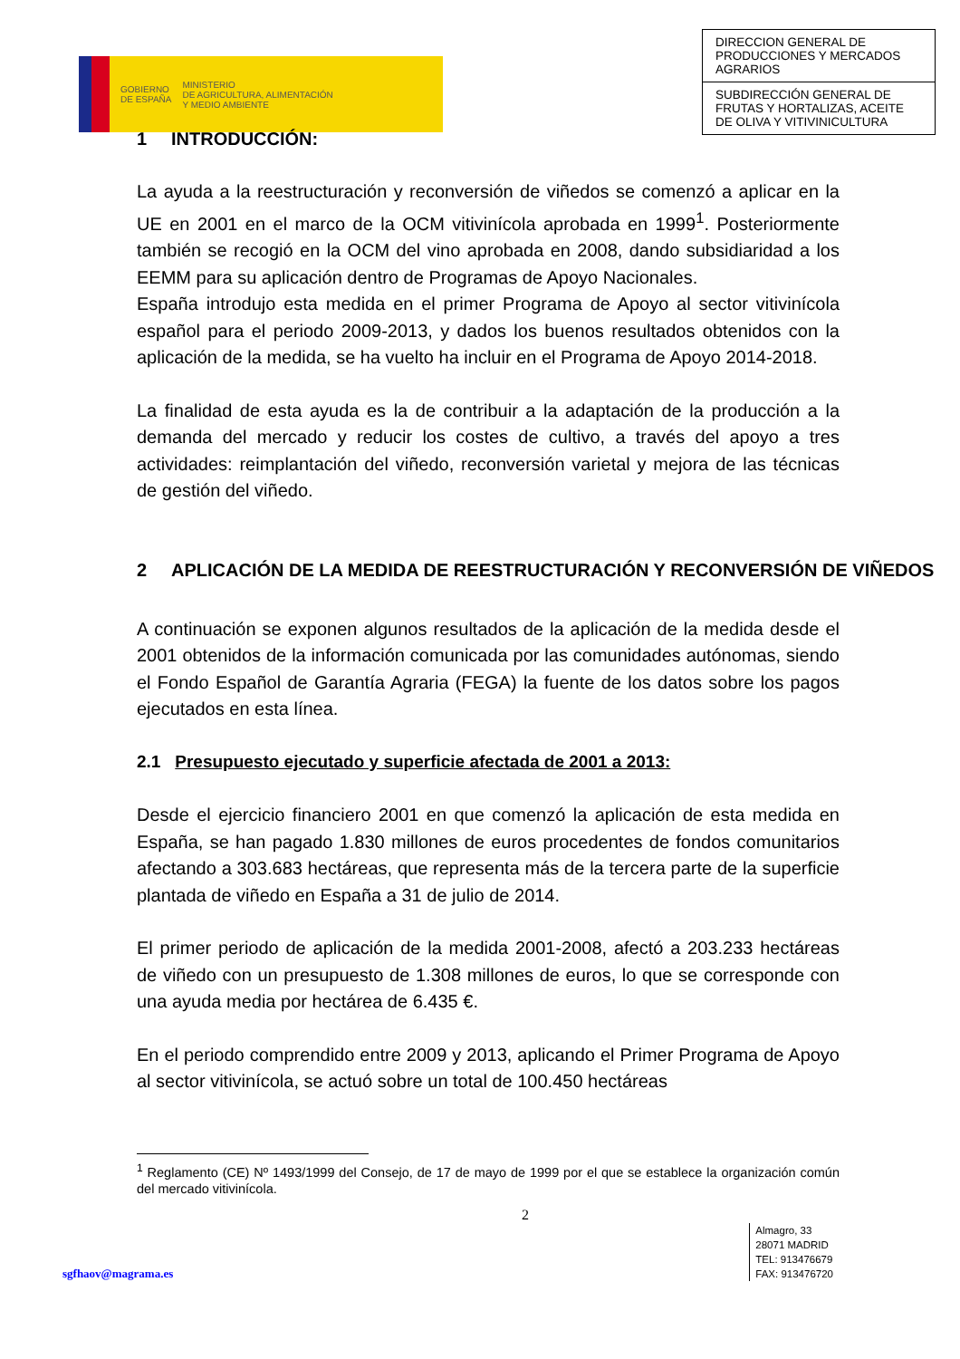GOBIERNO
DE ESPAÑA
MINISTERIO
DE AGRICULTURA, ALIMENTACIÓN
Y MEDIO AMBIENTE
DIRECCION GENERAL DE PRODUCCIONES Y MERCADOS AGRARIOS
SUBDIRECCIÓN GENERAL DE FRUTAS Y HORTALIZAS, ACEITE DE OLIVA Y VITIVINICULTURA
1 INTRODUCCIÓN:
La ayuda a la reestructuración y reconversión de viñedos se comenzó a aplicar en la UE en 2001 en el marco de la OCM vitivinícola aprobada en 1999<sup>1</sup>. Posteriormente también se recogió en la OCM del vino aprobada en 2008, dando subsidiaridad a los EEMM para su aplicación dentro de Programas de Apoyo Nacionales.
España introdujo esta medida en el primer Programa de Apoyo al sector vitivinícola español para el periodo 2009-2013, y dados los buenos resultados obtenidos con la aplicación de la medida, se ha vuelto ha incluir en el Programa de Apoyo 2014-2018.
La finalidad de esta ayuda es la de contribuir a la adaptación de la producción a la demanda del mercado y reducir los costes de cultivo, a través del apoyo a tres actividades: reimplantación del viñedo, reconversión varietal y mejora de las técnicas de gestión del viñedo.
2 APLICACIÓN DE LA MEDIDA DE REESTRUCTURACIÓN Y RECONVERSIÓN DE VIÑEDOS
A continuación se exponen algunos resultados de la aplicación de la medida desde el 2001 obtenidos de la información comunicada por las comunidades autónomas, siendo el Fondo Español de Garantía Agraria (FEGA) la fuente de los datos sobre los pagos ejecutados en esta línea.
2.1 Presupuesto ejecutado y superficie afectada de 2001 a 2013:
Desde el ejercicio financiero 2001 en que comenzó la aplicación de esta medida en España, se han pagado 1.830 millones de euros procedentes de fondos comunitarios afectando a 303.683 hectáreas, que representa más de la tercera parte de la superficie plantada de viñedo en España a 31 de julio de 2014.
El primer periodo de aplicación de la medida 2001-2008, afectó a 203.233 hectáreas de viñedo con un presupuesto de 1.308 millones de euros, lo que se corresponde con una ayuda media por hectárea de 6.435 €.
En el periodo comprendido entre 2009 y 2013, aplicando el Primer Programa de Apoyo al sector vitivinícola, se actuó sobre un total de 100.450 hectáreas
<sup>1</sup> Reglamento (CE) Nº 1493/1999 del Consejo, de 17 de mayo de 1999 por el que se establece la organización común del mercado vitivinícola.
2
sgfhaov@magrama.es
Almagro, 33
28071 MADRID
TEL: 913476679
FAX: 913476720